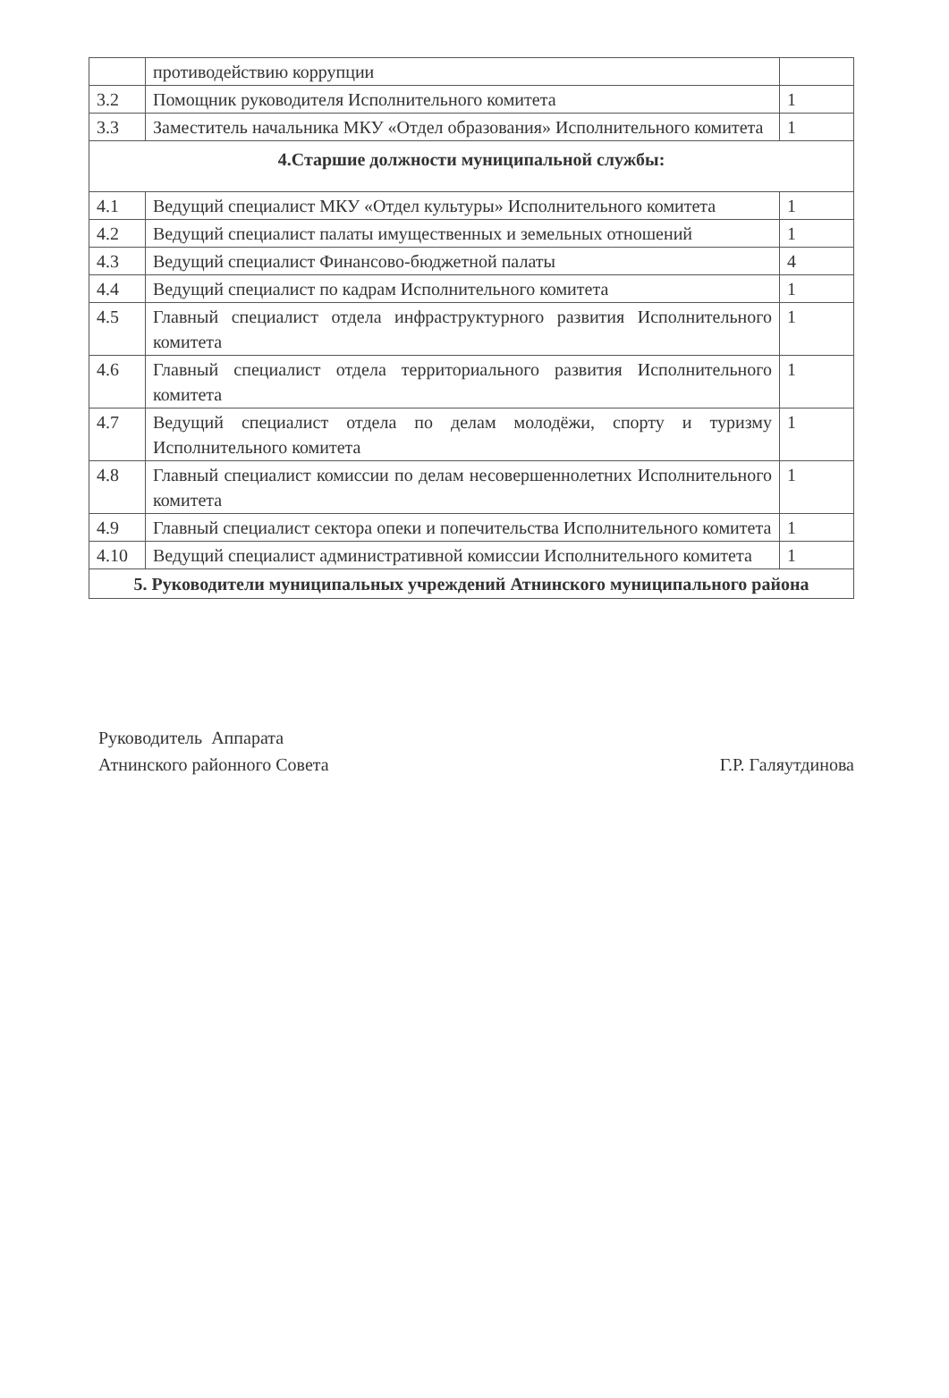| | противодействию коррупции | |
| 3.2 | Помощник руководителя Исполнительного комитета | 1 |
| 3.3 | Заместитель начальника МКУ «Отдел образования» Исполнительного комитета | 1 |
| 4.Старшие должности муниципальной службы: | | |
| 4.1 | Ведущий специалист МКУ «Отдел культуры» Исполнительного комитета | 1 |
| 4.2 | Ведущий специалист палаты имущественных и земельных отношений | 1 |
| 4.3 | Ведущий специалист Финансово-бюджетной палаты | 4 |
| 4.4 | Ведущий специалист по кадрам Исполнительного комитета | 1 |
| 4.5 | Главный специалист отдела инфраструктурного развития Исполнительного комитета | 1 |
| 4.6 | Главный специалист отдела территориального развития Исполнительного комитета | 1 |
| 4.7 | Ведущий специалист отдела по делам молодёжи, спорту и туризму Исполнительного комитета | 1 |
| 4.8 | Главный специалист комиссии по делам несовершеннолетних Исполнительного комитета | 1 |
| 4.9 | Главный специалист сектора опеки и попечительства Исполнительного комитета | 1 |
| 4.10 | Ведущий специалист административной комиссии Исполнительного комитета | 1 |
| 5. Руководители муниципальных учреждений Атнинского муниципального района | | |
Руководитель Аппарата
Атнинского районного Совета
Г.Р. Галяутдинова